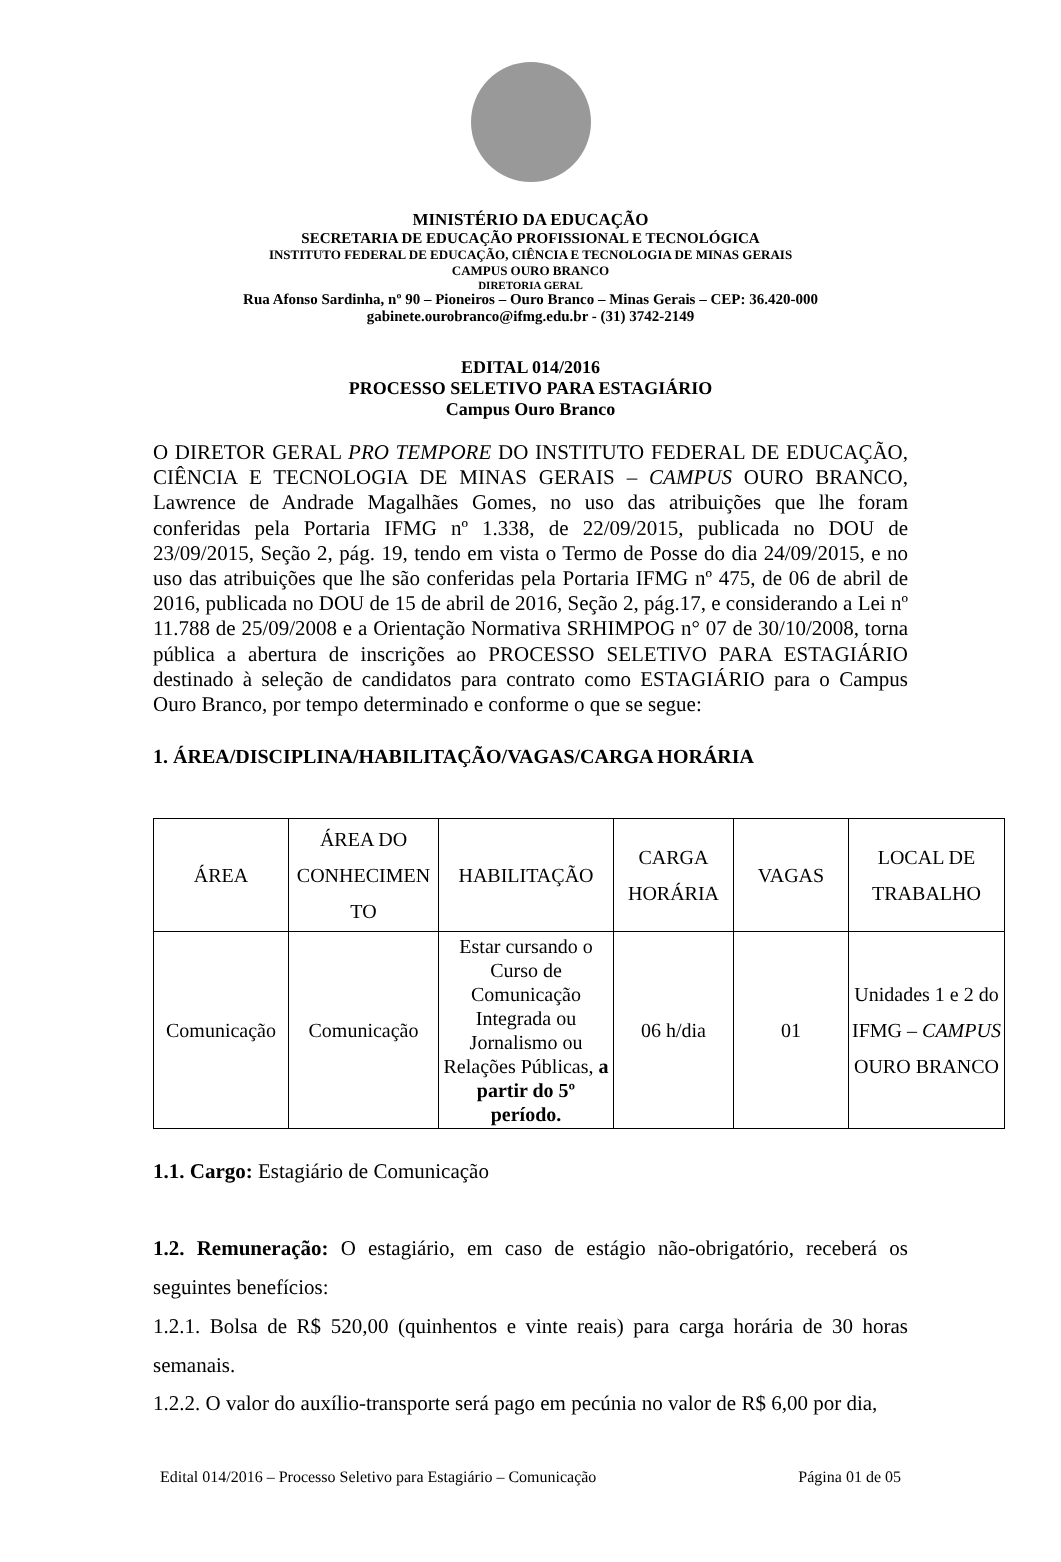MINISTÉRIO DA EDUCAÇÃO
SECRETARIA DE EDUCAÇÃO PROFISSIONAL E TECNOLÓGICA
INSTITUTO FEDERAL DE EDUCAÇÃO, CIÊNCIA E TECNOLOGIA DE MINAS GERAIS
CAMPUS OURO BRANCO
DIRETORIA GERAL
Rua Afonso Sardinha, nº 90 – Pioneiros – Ouro Branco – Minas Gerais – CEP: 36.420-000
gabinete.ourobranco@ifmg.edu.br - (31) 3742-2149
EDITAL 014/2016
PROCESSO SELETIVO PARA ESTAGIÁRIO
Campus Ouro Branco
O DIRETOR GERAL PRO TEMPORE DO INSTITUTO FEDERAL DE EDUCAÇÃO, CIÊNCIA E TECNOLOGIA DE MINAS GERAIS – CAMPUS OURO BRANCO, Lawrence de Andrade Magalhães Gomes, no uso das atribuições que lhe foram conferidas pela Portaria IFMG nº 1.338, de 22/09/2015, publicada no DOU de 23/09/2015, Seção 2, pág. 19, tendo em vista o Termo de Posse do dia 24/09/2015, e no uso das atribuições que lhe são conferidas pela Portaria IFMG nº 475, de 06 de abril de 2016, publicada no DOU de 15 de abril de 2016, Seção 2, pág.17, e considerando a Lei nº 11.788 de 25/09/2008 e a Orientação Normativa SRHIMPOG n° 07 de 30/10/2008, torna pública a abertura de inscrições ao PROCESSO SELETIVO PARA ESTAGIÁRIO destinado à seleção de candidatos para contrato como ESTAGIÁRIO para o Campus Ouro Branco, por tempo determinado e conforme o que se segue:
1. ÁREA/DISCIPLINA/HABILITAÇÃO/VAGAS/CARGA HORÁRIA
| ÁREA | ÁREA DO CONHECIMEN TO | HABILITAÇÃO | CARGA HORÁRIA | VAGAS | LOCAL DE TRABALHO |
| Comunicação | Comunicação | Estar cursando o Curso de Comunicação Integrada ou Jornalismo ou Relações Públicas, a partir do 5º período. | 06 h/dia | 01 | Unidades 1 e 2 do IFMG – CAMPUS OURO BRANCO |
1.1. Cargo: Estagiário de Comunicação
1.2. Remuneração: O estagiário, em caso de estágio não-obrigatório, receberá os seguintes benefícios:
1.2.1. Bolsa de R$ 520,00 (quinhentos e vinte reais) para carga horária de 30 horas semanais.
1.2.2. O valor do auxílio-transporte será pago em pecúnia no valor de R$ 6,00 por dia,
Edital 014/2016 – Processo Seletivo para Estagiário – Comunicação Página 01 de 05